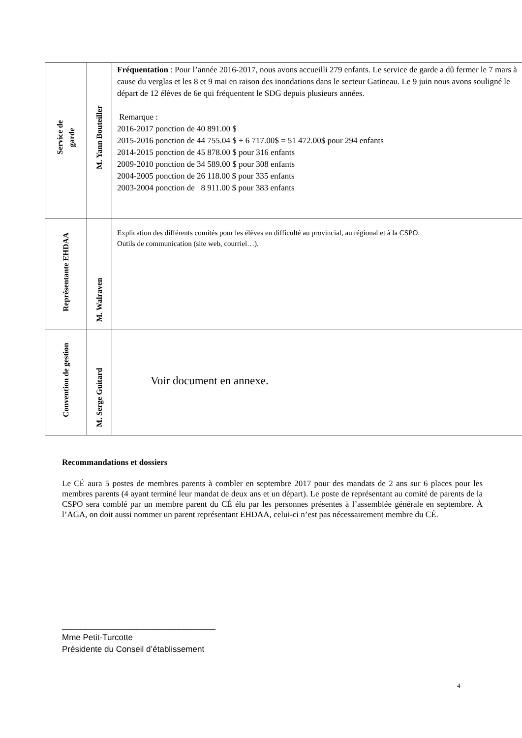| Service de garde | M. Yann Bouteiller | Fréquentation : Pour l’année 2016-2017, nous avons accueilli 279 enfants. Le service de garde a dû fermer le 7 mars à cause du verglas et les 8 et 9 mai en raison des inondations dans le secteur Gatineau. Le 9 juin nous avons souligné le départ de 12 élèves de 6e qui fréquentent le SDG depuis plusieurs années. Remarque : 2016-2017 ponction de 40 891.00 $ 2015-2016 ponction de 44 755.04 $ + 6 717.00$ = 51 472.00$ pour 294 enfants 2014-2015 ponction de 45 878.00 $ pour 316 enfants 2009-2010 ponction de 34 589.00 $ pour 308 enfants 2004-2005 ponction de 26 118.00 $ pour 335 enfants 2003-2004 ponction de 8 911.00 $ pour 383 enfants |
| Représentante EHDAA | M. Walraven | Explication des différents comités pour les élèves en difficulté au provincial, au régional et à la CSPO. Outils de communication (site web, courriel…). |
| Convention de gestion | M. Serge Guitard | Voir document en annexe. |
Recommandations et dossiers
Le CÉ aura 5 postes de membres parents à combler en septembre 2017 pour des mandats de 2 ans sur 6 places pour les membres parents (4 ayant terminé leur mandat de deux ans et un départ). Le poste de représentant au comité de parents de la CSPO sera comblé par un membre parent du CÉ élu par les personnes présentes à l’assemblée générale en septembre. À l’AGA, on doit aussi nommer un parent représentant EHDAA, celui-ci n’est pas nécessairement membre du CÉ.
_________________________________
Mme Petit-Turcotte
Présidente du Conseil d’établissement
4